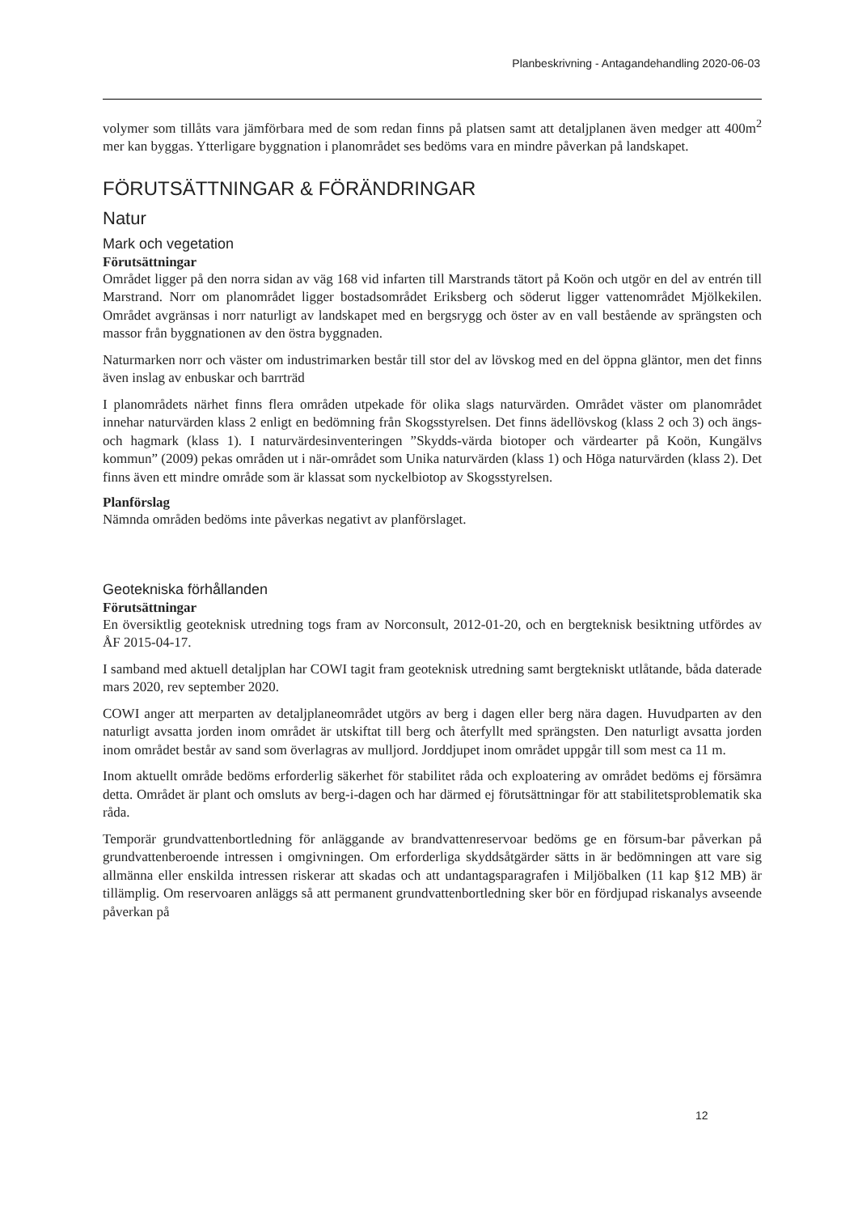Planbeskrivning - Antagandehandling 2020-06-03
volymer som tillåts vara jämförbara med de som redan finns på platsen samt att detaljplanen även medger att 400m<sup>2</sup> mer kan byggas. Ytterligare byggnation i planområdet ses bedöms vara en mindre påverkan på landskapet.
FÖRUTSÄTTNINGAR & FÖRÄNDRINGAR
Natur
Mark och vegetation
Förutsättningar
Området ligger på den norra sidan av väg 168 vid infarten till Marstrands tätort på Koön och utgör en del av entrén till Marstrand. Norr om planområdet ligger bostadsområdet Eriksberg och söderut ligger vattenområdet Mjölkekilen. Området avgränsas i norr naturligt av landskapet med en bergsrygg och öster av en vall bestående av sprängsten och massor från byggnationen av den östra byggnaden.
Naturmarken norr och väster om industrimarken består till stor del av lövskog med en del öppna gläntor, men det finns även inslag av enbuskar och barrträd
I planområdets närhet finns flera områden utpekade för olika slags naturvärden. Området väster om planområdet innehar naturvärden klass 2 enligt en bedömning från Skogsstyrelsen. Det finns ädellövskog (klass 2 och 3) och ängs- och hagmark (klass 1). I naturvärdesinventeringen ”Skydds-värda biotoper och värdearter på Koön, Kungälvs kommun” (2009) pekas områden ut i när-området som Unika naturvärden (klass 1) och Höga naturvärden (klass 2). Det finns även ett mindre område som är klassat som nyckelbiotop av Skogsstyrelsen.
Planförslag
Nämnda områden bedöms inte påverkas negativt av planförslaget.
Geotekniska förhållanden
Förutsättningar
En översiktlig geoteknisk utredning togs fram av Norconsult, 2012-01-20, och en bergteknisk besiktning utfördes av ÅF 2015-04-17.
I samband med aktuell detaljplan har COWI tagit fram geoteknisk utredning samt bergtekniskt utlåtande, båda daterade mars 2020, rev september 2020.
COWI anger att merparten av detaljplaneområdet utgörs av berg i dagen eller berg nära dagen. Huvudparten av den naturligt avsatta jorden inom området är utskiftat till berg och återfyllt med sprängsten. Den naturligt avsatta jorden inom området består av sand som överlagras av mulljord. Jorddjupet inom området uppgår till som mest ca 11 m.
Inom aktuellt område bedöms erforderlig säkerhet för stabilitet råda och exploatering av området bedöms ej försämra detta. Området är plant och omsluts av berg-i-dagen och har därmed ej förutsättningar för att stabilitetsproblematik ska råda.
Temporär grundvattenbortledning för anläggande av brandvattenreservoar bedöms ge en försum-bar påverkan på grundvattenberoende intressen i omgivningen. Om erforderliga skyddsåtgärder sätts in är bedömningen att vare sig allmänna eller enskilda intressen riskerar att skadas och att undantagsparagrafen i Miljöbalken (11 kap §12 MB) är tillämplig. Om reservoaren anläggs så att permanent grundvattenbortledning sker bör en fördjupad riskanalys avseende påverkan på
12